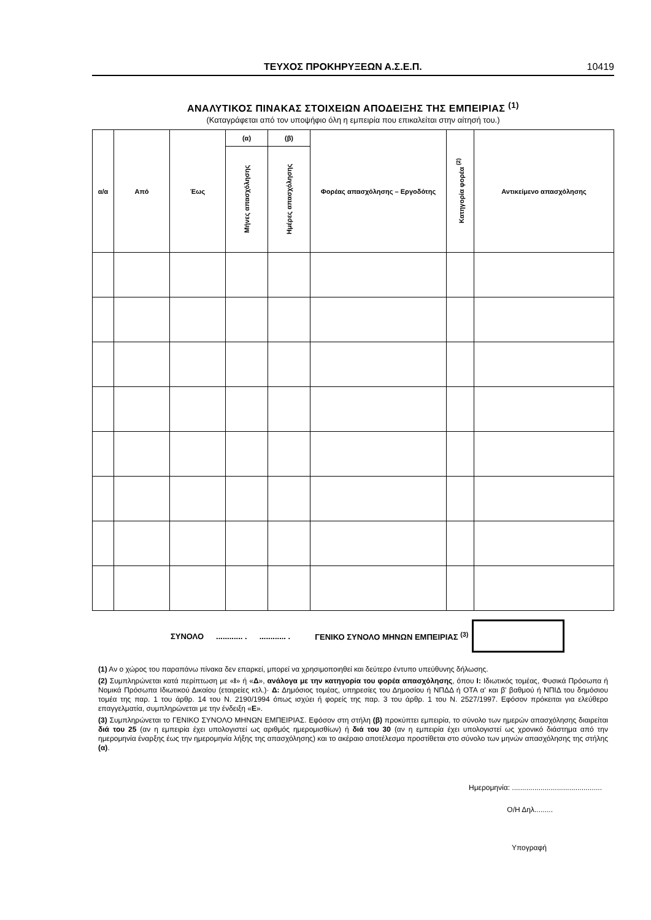ΤΕΥΧΟΣ ΠΡΟΚΗΡΥΞΕΩΝ Α.Σ.Ε.Π. 10419
ΑΝΑΛΥΤΙΚΟΣ ΠΙΝΑΚΑΣ ΣΤΟΙΧΕΙΩΝ ΑΠΟΔΕΙΞΗΣ ΤΗΣ ΕΜΠΕΙΡΙΑΣ <sup>(1)</sup>
(Καταγράφεται από τον υποψήφιο όλη η εμπειρία που επικαλείται στην αίτησή του.)
| α/α | Από | Έως | (α) | (β) | Φορέας απασχόλησης – Εργοδότης | Κατηγορία φορέα <sup>(2)</sup> | Αντικείμενο απασχόλησης |
| --- | --- | --- | --- | --- | --- | --- | --- |
| | | | Μήνες απασχόλησης | Ημέρες απασχόλησης | | | |
ΣΥΝΟΛΟ............ ............. . ΓΕΝΙΚΟ ΣΥΝΟΛΟ ΜΗΝΩΝ ΕΜΠΕΙΡΙΑΣ <sup>(3)</sup>
(1) Αν ο χώρος του παραπάνω πίνακα δεν επαρκεί, μπορεί να χρησιμοποιηθεί και δεύτερο έντυπο υπεύθυνης δήλωσης.
(2) Συμπληρώνεται κατά περίπτωση με «Ι» ή «Δ», ανάλογα με την κατηγορία του φορέα απασχόλησης, όπου Ι: Ιδιωτικός τομέας, Φυσικά Πρόσωπα ή Νομικά Πρόσωπα Ιδιωτικού Δικαίου (εταιρείες κτλ.)· Δ: Δημόσιος τομέας, υπηρεσίες του Δημοσίου ή ΝΠΔΔ ή ΟΤΑ α' και β' βαθμού ή ΝΠΙΔ του δημόσιου τομέα της παρ. 1 του άρθρ. 14 του Ν. 2190/1994 όπως ισχύει ή φορείς της παρ. 3 του άρθρ. 1 του Ν. 2527/1997. Εφόσον πρόκειται για ελεύθερο επαγγελματία, συμπληρώνεται με την ένδειξη «Ε».
(3) Συμπληρώνεται το ΓΕΝΙΚΟ ΣΥΝΟΛΟ ΜΗΝΩΝ ΕΜΠΕΙΡΙΑΣ. Εφόσον στη στήλη (β) προκύπτει εμπειρία, το σύνολο των ημερών απασχόλησης διαιρείται διά του 25 (αν η εμπειρία έχει υπολογιστεί ως αριθμός ημερομισθίων) ή διά του 30 (αν η εμπειρία έχει υπολογιστεί ως χρονικό διάστημα από την ημερομηνία έναρξης έως την ημερομηνία λήξης της απασχόλησης) και το ακέραιο αποτέλεσμα προστίθεται στο σύνολο των μηνών απασχόλησης της στήλης (α).
Ημερομηνία: ............................................
Ο/Η Δηλ.........
Υπογραφή